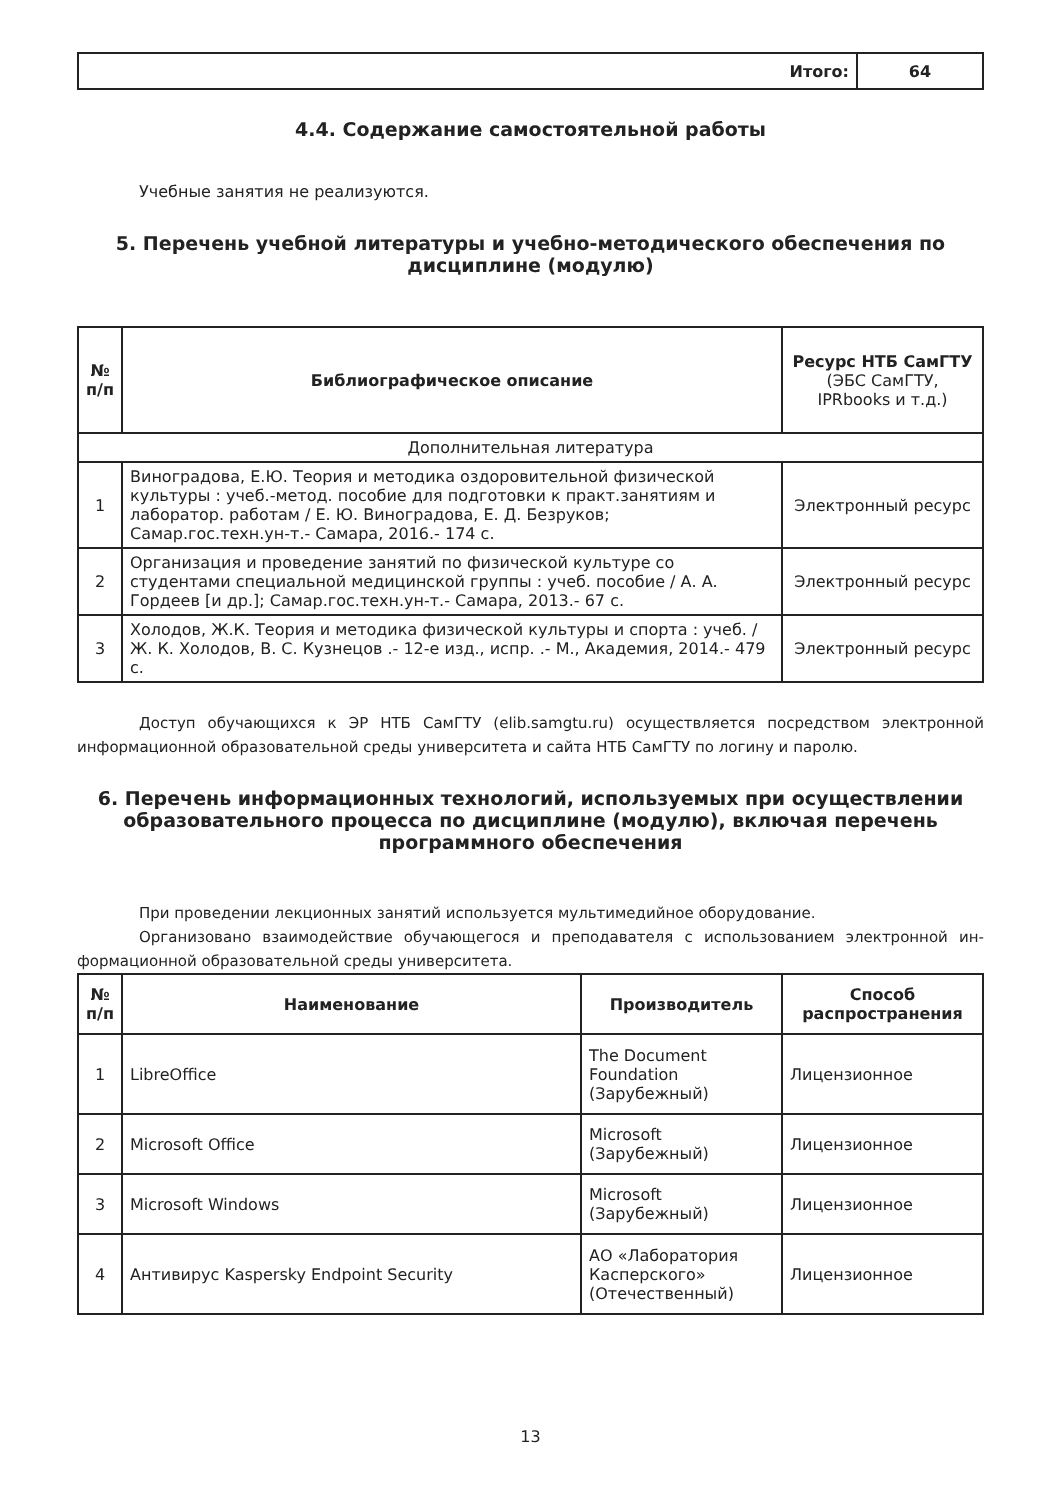| | Итого: | 64 |
4.4. Содержание самостоятельной работы
Учебные занятия не реализуются.
5. Перечень учебной литературы и учебно-методического обеспечения по дисциплине (модулю)
| № п/п | Библиографическое описание | Ресурс НТБ СамГТУ (ЭБС СамГТУ, IPRbooks и т.д.) |
| --- | --- | --- |
| Дополнительная литература | | |
| 1 | Виноградова, Е.Ю. Теория и методика оздоровительной физической культуры : учеб.-метод. пособие для подготовки к практ.занятиям и лаборатор. работам / Е. Ю. Виноградова, Е. Д. Безруков; Самар.гос.техн.ун-т.- Самара, 2016.- 174 с. | Электронный ресурс |
| 2 | Организация и проведение занятий по физической культуре со студентами специальной медицинской группы : учеб. пособие / А. А. Гордеев [и др.]; Самар.гос.техн.ун-т.- Самара, 2013.- 67 с. | Электронный ресурс |
| 3 | Холодов, Ж.К. Теория и методика физической культуры и спорта : учеб. / Ж. К. Холодов, В. С. Кузнецов .- 12-е изд., испр. .- М., Академия, 2014.- 479 с. | Электронный ресурс |
Доступ обучающихся к ЭР НТБ СамГТУ (elib.samgtu.ru) осуществляется посредством электронной информационной образовательной среды университета и сайта НТБ СамГТУ по логину и паролю.
6. Перечень информационных технологий, используемых при осуществлении образовательного процесса по дисциплине (модулю), включая перечень программного обеспечения
При проведении лекционных занятий используется мультимедийное оборудование.
Организовано взаимодействие обучающегося и преподавателя с использованием электронной ин-формационной образовательной среды университета.
| № п/п | Наименование | Производитель | Способ распространения |
| --- | --- | --- | --- |
| 1 | LibreOffice | The Document Foundation (Зарубежный) | Лицензионное |
| 2 | Microsoft Office | Microsoft (Зарубежный) | Лицензионное |
| 3 | Microsoft Windows | Microsoft (Зарубежный) | Лицензионное |
| 4 | Антивирус Kaspersky Endpoint Security | АО «Лаборатория Касперского» (Отечественный) | Лицензионное |
13